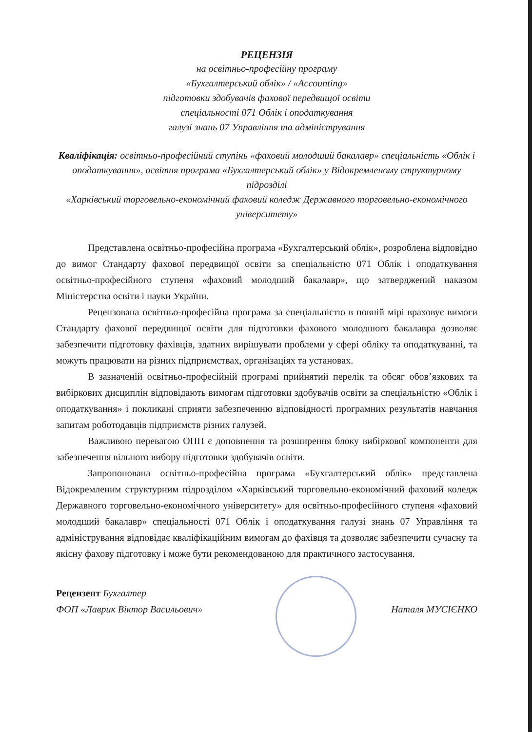РЕЦЕНЗІЯ
на освітньо-професійну програму
«Бухгалтерський облік» / «Accounting»
підготовки здобувачів фахової передвищої освіти
спеціальності 071 Облік і оподаткування
галузі знань 07 Управління та адміністрування
Кваліфікація: освітньо-професійний ступінь «фаховий молодший бакалавр» спеціальність «Облік і оподаткування», освітня програма «Бухгалтерський облік» у Відокремленому структурному підрозділі
«Харківський торговельно-економічний фаховий коледж Державного торговельно-економічного університету»
Представлена освітньо-професійна програма «Бухгалтерський облік», розроблена відповідно до вимог Стандарту фахової передвищої освіти за спеціальністю 071 Облік і оподаткування освітньо-професійного ступеня «фаховий молодший бакалавр», що затверджений наказом Міністерства освіти і науки України.
Рецензована освітньо-професійна програма за спеціальністю в повній мірі враховує вимоги Стандарту фахової передвищої освіти для підготовки фахового молодшого бакалавра дозволяє забезпечити підготовку фахівців, здатних вирішувати проблеми у сфері обліку та оподаткуванні, та можуть працювати на різних підприємствах, організаціях та установах.
В зазначеній освітньо-професійній програмі прийнятий перелік та обсяг обов’язкових та вибіркових дисциплін відповідають вимогам підготовки здобувачів освіти за спеціальністю «Облік і оподаткування» і покликані сприяти забезпеченню відповідності програмних результатів навчання запитам роботодавців підприємств різних галузей.
Важливою перевагою ОПП є доповнення та розширення блоку вибіркової компоненти для забезпечення вільного вибору підготовки здобувачів освіти.
Запропонована освітньо-професійна програма «Бухгалтерський облік» представлена Відокремленим структурним підрозділом «Харківський торговельно-економічний фаховий коледж Державного торговельно-економічного університету» для освітньо-професійного ступеня «фаховий молодший бакалавр» спеціальності 071 Облік і оподаткування галузі знань 07 Управління та адміністрування відповідає кваліфікаційним вимогам до фахівця та дозволяє забезпечити сучасну та якісну фахову підготовку і може бути рекомендованою для практичного застосування.
Рецензент Бухгалтер
ФОП «Лаврик Віктор Васильович»
Наталя МУСІЄНКО